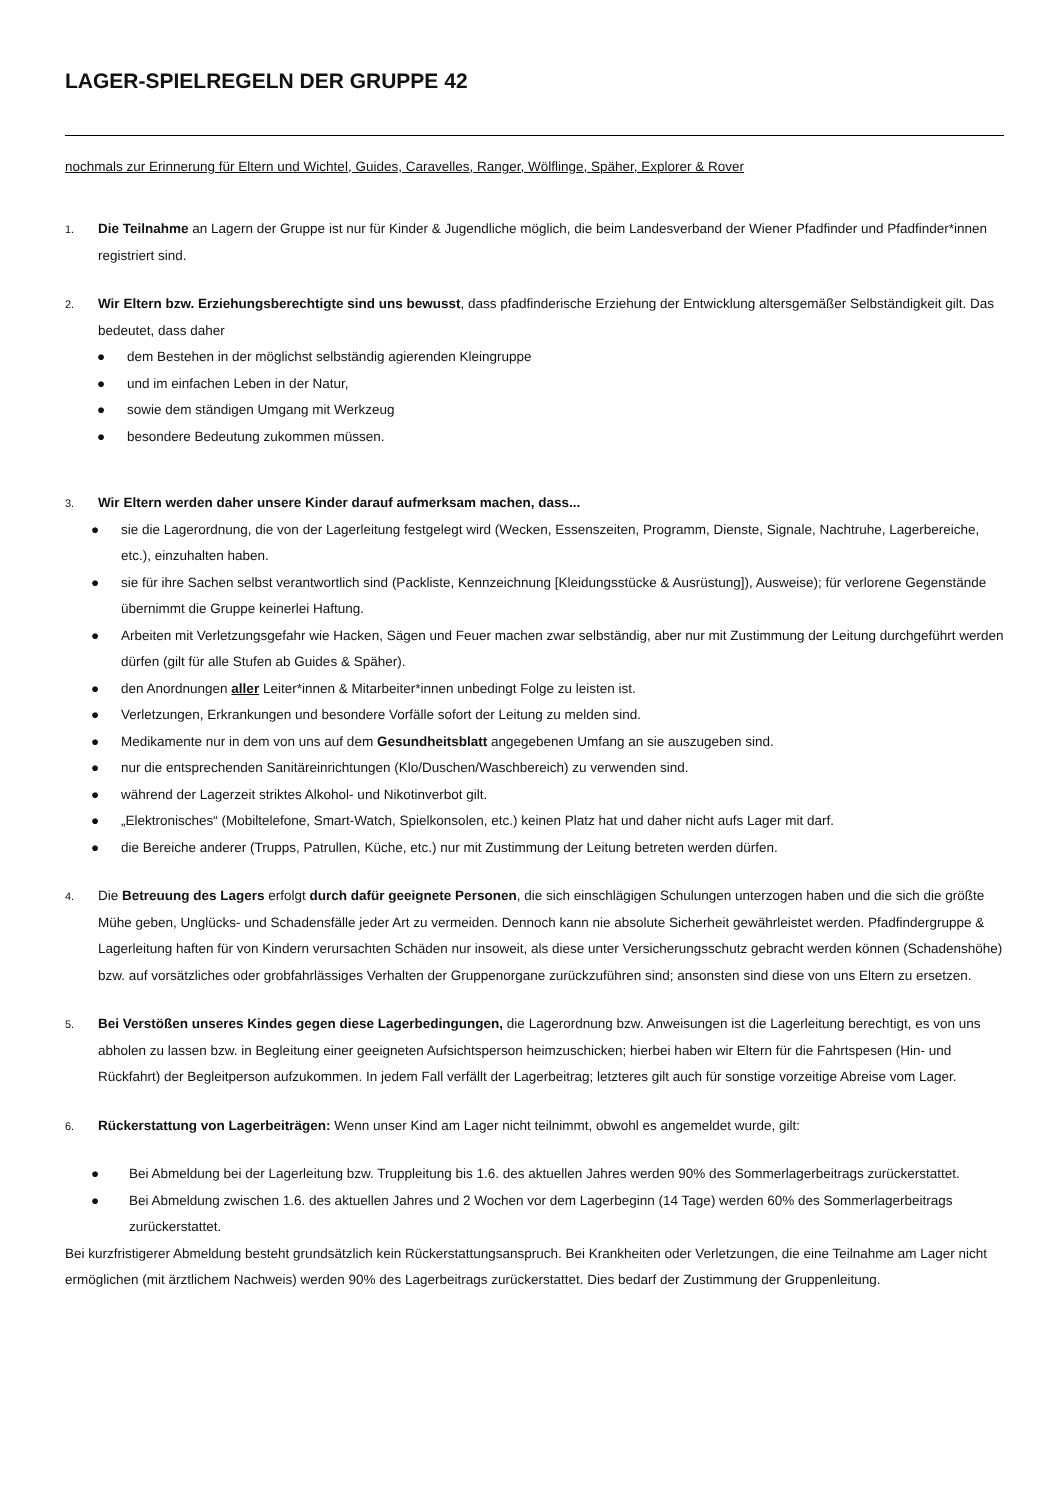LAGER-SPIELREGELN DER GRUPPE 42
nochmals zur Erinnerung für Eltern und Wichtel, Guides, Caravelles, Ranger, Wölflinge, Späher, Explorer & Rover
1.
Die Teilnahme an Lagern der Gruppe ist nur für Kinder & Jugendliche möglich, die beim Landesverband der Wiener Pfadfinder und Pfadfinder*innen registriert sind.
2.
Wir Eltern bzw. Erziehungsberechtigte sind uns bewusst, dass pfadfinderische Erziehung der Entwicklung altersgemäßer Selbständigkeit gilt. Das bedeutet, dass daher
● dem Bestehen in der möglichst selbständig agierenden Kleingruppe
● und im einfachen Leben in der Natur,
● sowie dem ständigen Umgang mit Werkzeug
● besondere Bedeutung zukommen müssen.
3.
Wir Eltern werden daher unsere Kinder darauf aufmerksam machen, dass...
● sie die Lagerordnung, die von der Lagerleitung festgelegt wird (Wecken, Essenszeiten, Programm, Dienste, Signale, Nachtruhe, Lagerbereiche, etc.), einzuhalten haben.
● sie für ihre Sachen selbst verantwortlich sind (Packliste, Kennzeichnung [Kleidungsstücke & Ausrüstung]), Ausweise); für verlorene Gegenstände übernimmt die Gruppe keinerlei Haftung.
● Arbeiten mit Verletzungsgefahr wie Hacken, Sägen und Feuer machen zwar selbständig, aber nur mit Zustimmung der Leitung durchgeführt werden dürfen (gilt für alle Stufen ab Guides & Späher).
● den Anordnungen aller Leiter*innen & Mitarbeiter*innen unbedingt Folge zu leisten ist.
● Verletzungen, Erkrankungen und besondere Vorfälle sofort der Leitung zu melden sind.
● Medikamente nur in dem von uns auf dem Gesundheitsblatt angegebenen Umfang an sie auszugeben sind.
● nur die entsprechenden Sanitäreinrichtungen (Klo/Duschen/Waschbereich) zu verwenden sind.
● während der Lagerzeit striktes Alkohol- und Nikotinverbot gilt.
● „Elektronisches“ (Mobiltelefone, Smart-Watch, Spielkonsolen, etc.) keinen Platz hat und daher nicht aufs Lager mit darf.
● die Bereiche anderer (Trupps, Patrullen, Küche, etc.) nur mit Zustimmung der Leitung betreten werden dürfen.
4.
Die Betreuung des Lagers erfolgt durch dafür geeignete Personen, die sich einschlägigen Schulungen unterzogen haben und die sich die größte Mühe geben, Unglücks- und Schadensfälle jeder Art zu vermeiden. Dennoch kann nie absolute Sicherheit gewährleistet werden. Pfadfindergruppe & Lagerleitung haften für von Kindern verursachten Schäden nur insoweit, als diese unter Versicherungsschutz gebracht werden können (Schadenshöhe) bzw. auf vorsätzliches oder grobfahrlässiges Verhalten der Gruppenorgane zurückzuführen sind; ansonsten sind diese von uns Eltern zu ersetzen.
5.
Bei Verstößen unseres Kindes gegen diese Lagerbedingungen, die Lagerordnung bzw. Anweisungen ist die Lagerleitung berechtigt, es von uns abholen zu lassen bzw. in Begleitung einer geeigneten Aufsichtsperson heimzuschicken; hierbei haben wir Eltern für die Fahrtspesen (Hin- und Rückfahrt) der Begleitperson aufzukommen. In jedem Fall verfällt der Lagerbeitrag; letzteres gilt auch für sonstige vorzeitige Abreise vom Lager.
6.
Rückerstattung von Lagerbeiträgen: Wenn unser Kind am Lager nicht teilnimmt, obwohl es angemeldet wurde, gilt:
● Bei Abmeldung bei der Lagerleitung bzw. Truppleitung bis 1.6. des aktuellen Jahres werden 90% des Sommerlagerbeitrags zurückerstattet.
● Bei Abmeldung zwischen 1.6. des aktuellen Jahres und 2 Wochen vor dem Lagerbeginn (14 Tage) werden 60% des Sommerlagerbeitrags zurückerstattet.
Bei kurzfristigerer Abmeldung besteht grundsätzlich kein Rückerstattungsanspruch. Bei Krankheiten oder Verletzungen, die eine Teilnahme am Lager nicht ermöglichen (mit ärztlichem Nachweis) werden 90% des Lagerbeitrags zurückerstattet. Dies bedarf der Zustimmung der Gruppenleitung.